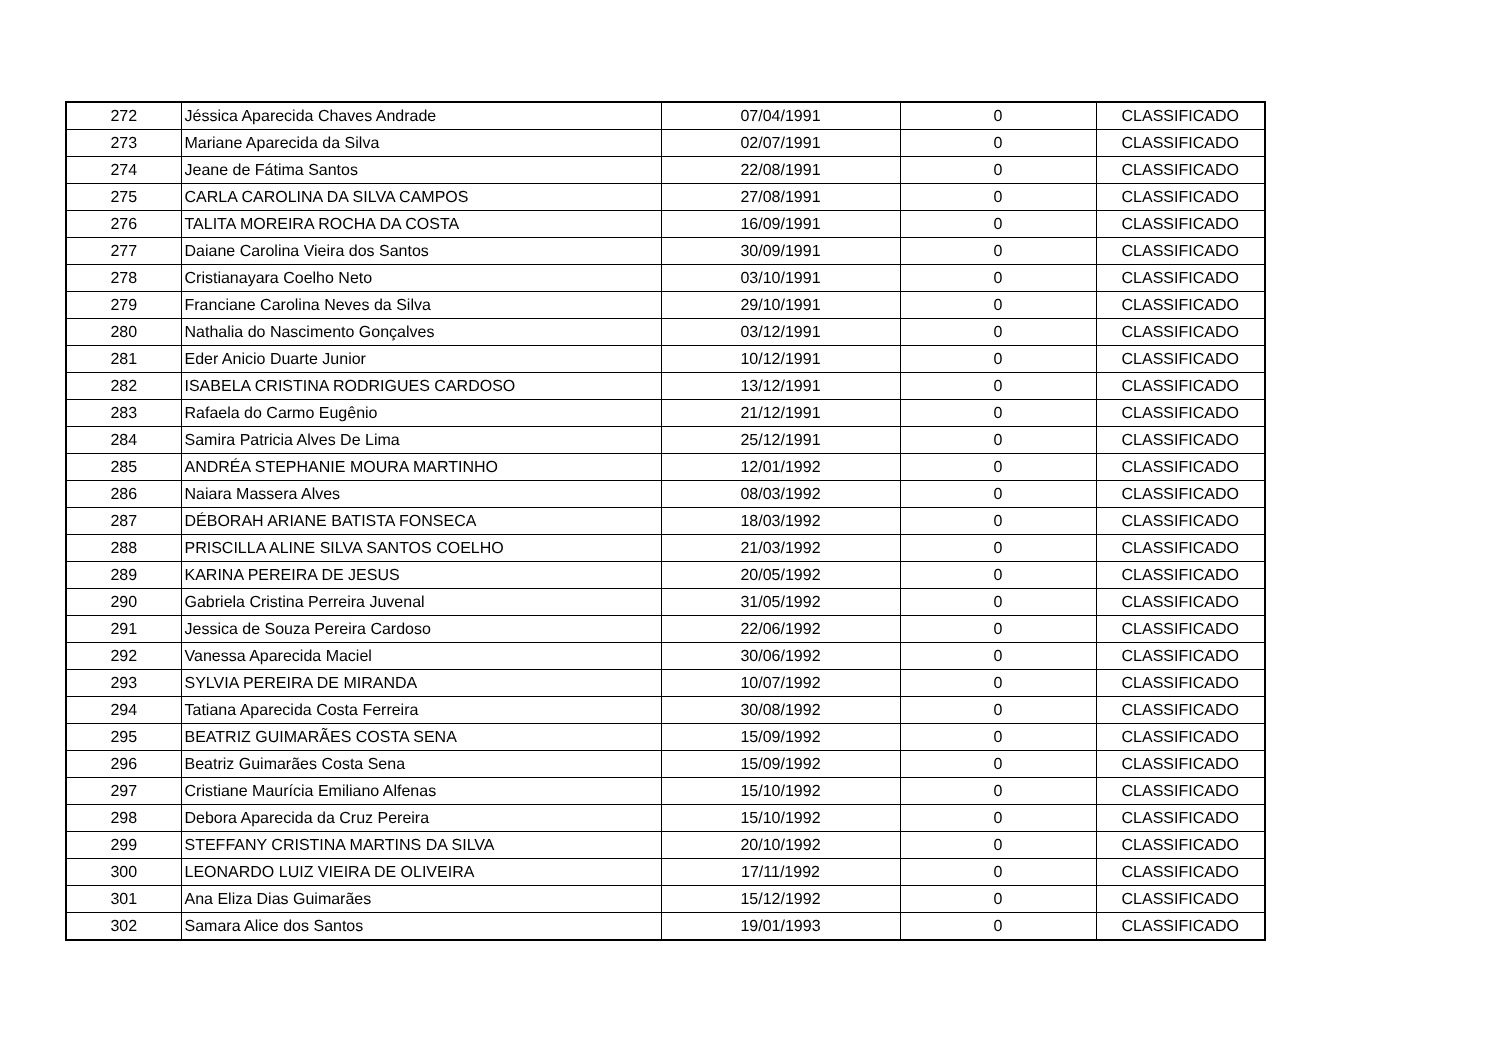| 272 | Jéssica Aparecida Chaves Andrade | 07/04/1991 | 0 | CLASSIFICADO |
| 273 | Mariane Aparecida da Silva | 02/07/1991 | 0 | CLASSIFICADO |
| 274 | Jeane de Fátima Santos | 22/08/1991 | 0 | CLASSIFICADO |
| 275 | CARLA CAROLINA DA SILVA CAMPOS | 27/08/1991 | 0 | CLASSIFICADO |
| 276 | TALITA MOREIRA ROCHA DA COSTA | 16/09/1991 | 0 | CLASSIFICADO |
| 277 | Daiane Carolina Vieira dos Santos | 30/09/1991 | 0 | CLASSIFICADO |
| 278 | Cristianayara Coelho Neto | 03/10/1991 | 0 | CLASSIFICADO |
| 279 | Franciane Carolina Neves da Silva | 29/10/1991 | 0 | CLASSIFICADO |
| 280 | Nathalia do Nascimento Gonçalves | 03/12/1991 | 0 | CLASSIFICADO |
| 281 | Eder Anicio Duarte Junior | 10/12/1991 | 0 | CLASSIFICADO |
| 282 | ISABELA CRISTINA RODRIGUES CARDOSO | 13/12/1991 | 0 | CLASSIFICADO |
| 283 | Rafaela do Carmo Eugênio | 21/12/1991 | 0 | CLASSIFICADO |
| 284 | Samira Patricia Alves De Lima | 25/12/1991 | 0 | CLASSIFICADO |
| 285 | ANDRÉA STEPHANIE MOURA MARTINHO | 12/01/1992 | 0 | CLASSIFICADO |
| 286 | Naiara Massera Alves | 08/03/1992 | 0 | CLASSIFICADO |
| 287 | DÉBORAH ARIANE BATISTA FONSECA | 18/03/1992 | 0 | CLASSIFICADO |
| 288 | PRISCILLA ALINE SILVA SANTOS COELHO | 21/03/1992 | 0 | CLASSIFICADO |
| 289 | KARINA PEREIRA DE JESUS | 20/05/1992 | 0 | CLASSIFICADO |
| 290 | Gabriela Cristina Perreira Juvenal | 31/05/1992 | 0 | CLASSIFICADO |
| 291 | Jessica de Souza Pereira Cardoso | 22/06/1992 | 0 | CLASSIFICADO |
| 292 | Vanessa Aparecida Maciel | 30/06/1992 | 0 | CLASSIFICADO |
| 293 | SYLVIA PEREIRA DE MIRANDA | 10/07/1992 | 0 | CLASSIFICADO |
| 294 | Tatiana Aparecida Costa Ferreira | 30/08/1992 | 0 | CLASSIFICADO |
| 295 | BEATRIZ GUIMARÃES COSTA SENA | 15/09/1992 | 0 | CLASSIFICADO |
| 296 | Beatriz Guimarães Costa Sena | 15/09/1992 | 0 | CLASSIFICADO |
| 297 | Cristiane Maurícia Emiliano Alfenas | 15/10/1992 | 0 | CLASSIFICADO |
| 298 | Debora Aparecida da Cruz Pereira | 15/10/1992 | 0 | CLASSIFICADO |
| 299 | STEFFANY CRISTINA MARTINS DA SILVA | 20/10/1992 | 0 | CLASSIFICADO |
| 300 | LEONARDO LUIZ VIEIRA DE OLIVEIRA | 17/11/1992 | 0 | CLASSIFICADO |
| 301 | Ana Eliza Dias Guimarães | 15/12/1992 | 0 | CLASSIFICADO |
| 302 | Samara Alice dos Santos | 19/01/1993 | 0 | CLASSIFICADO |